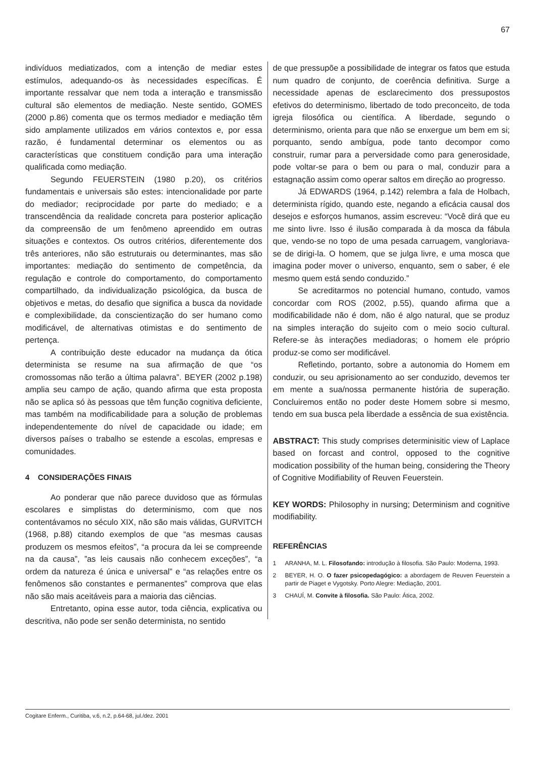67
indivíduos mediatizados, com a intenção de mediar estes estímulos, adequando-os às necessidades específicas. É importante ressalvar que nem toda a interação e transmissão cultural são elementos de mediação. Neste sentido, GOMES (2000 p.86) comenta que os termos mediador e mediação têm sido amplamente utilizados em vários contextos e, por essa razão, é fundamental determinar os elementos ou as características que constituem condição para uma interação qualificada como mediação.
Segundo FEUERSTEIN (1980 p.20), os critérios fundamentais e universais são estes: intencionalidade por parte do mediador; reciprocidade por parte do mediado; e a transcendência da realidade concreta para posterior aplicação da compreensão de um fenômeno apreendido em outras situações e contextos. Os outros critérios, diferentemente dos três anteriores, não são estruturais ou determinantes, mas são importantes: mediação do sentimento de competência, da regulação e controle do comportamento, do comportamento compartilhado, da individualização psicológica, da busca de objetivos e metas, do desafio que significa a busca da novidade e complexibilidade, da conscientização do ser humano como modificável, de alternativas otimistas e do sentimento de pertença.
A contribuição deste educador na mudança da ótica determinista se resume na sua afirmação de que “os cromossomas não terão a última palavra”. BEYER (2002 p.198) amplia seu campo de ação, quando afirma que esta proposta não se aplica só às pessoas que têm função cognitiva deficiente, mas também na modificabilidade para a solução de problemas independentemente do nível de capacidade ou idade; em diversos países o trabalho se estende a escolas, empresas e comunidades.
4 CONSIDERAÇÕES FINAIS
Ao ponderar que não parece duvidoso que as fórmulas escolares e simplistas do determinismo, com que nos contentávamos no século XIX, não são mais válidas, GURVITCH (1968, p.88) citando exemplos de que “as mesmas causas produzem os mesmos efeitos”, “a procura da lei se compreende na da causa”, ”as leis causais não conhecem exceções”, “a ordem da natureza é única e universal” e “as relações entre os fenômenos são constantes e permanentes” comprova que elas não são mais aceitáveis para a maioria das ciências.
Entretanto, opina esse autor, toda ciência, explicativa ou descritiva, não pode ser senão determinista, no sentido
de que pressupõe a possibilidade de integrar os fatos que estuda num quadro de conjunto, de coerência definitiva. Surge a necessidade apenas de esclarecimento dos pressupostos efetivos do determinismo, libertado de todo preconceito, de toda igreja filosófica ou científica. A liberdade, segundo o determinismo, orienta para que não se enxergue um bem em si; porquanto, sendo ambígua, pode tanto decompor como construir, rumar para a perversidade como para generosidade, pode voltar-se para o bem ou para o mal, conduzir para a estagnação assim como operar saltos em direção ao progresso.
Já EDWARDS (1964, p.142) relembra a fala de Holbach, determinista rígido, quando este, negando a eficácia causal dos desejos e esforços humanos, assim escreveu: “Você dirá que eu me sinto livre. Isso é ilusão comparada à da mosca da fábula que, vendo-se no topo de uma pesada carruagem, vangloriava-se de dirigi-la. O homem, que se julga livre, e uma mosca que imagina poder mover o universo, enquanto, sem o saber, é ele mesmo quem está sendo conduzido.”
Se acreditarmos no potencial humano, contudo, vamos concordar com ROS (2002, p.55), quando afirma que a modificabilidade não é dom, não é algo natural, que se produz na simples interação do sujeito com o meio socio cultural. Refere-se às interações mediadoras; o homem ele próprio produz-se como ser modificável.
Refletindo, portanto, sobre a autonomia do Homem em conduzir, ou seu aprisionamento ao ser conduzido, devemos ter em mente a sua/nossa permanente história de superação. Concluiremos então no poder deste Homem sobre si mesmo, tendo em sua busca pela liberdade a essência de sua existência.
ABSTRACT: This study comprises determinisitic view of Laplace based on forcast and control, opposed to the cognitive modication possibility of the human being, considering the Theory of Cognitive Modifiability of Reuven Feuerstein.
KEY WORDS: Philosophy in nursing; Determinism and cognitive modifiability.
REFERÊNCIAS
1 ARANHA, M. L. Filosofando: introdução à filosofia. São Paulo: Moderna, 1993.
2 BEYER, H. O. O fazer psicopedagógico: a abordagem de Reuven Feuerstein a partir de Piaget e Vygotsky. Porto Alegre: Mediação, 2001.
3 CHAUÍ, M. Convite à filosofia. São Paulo: Ática, 2002.
Cogitare Enferm., Curitiba, v.6, n.2, p.64-68, jul./dez. 2001